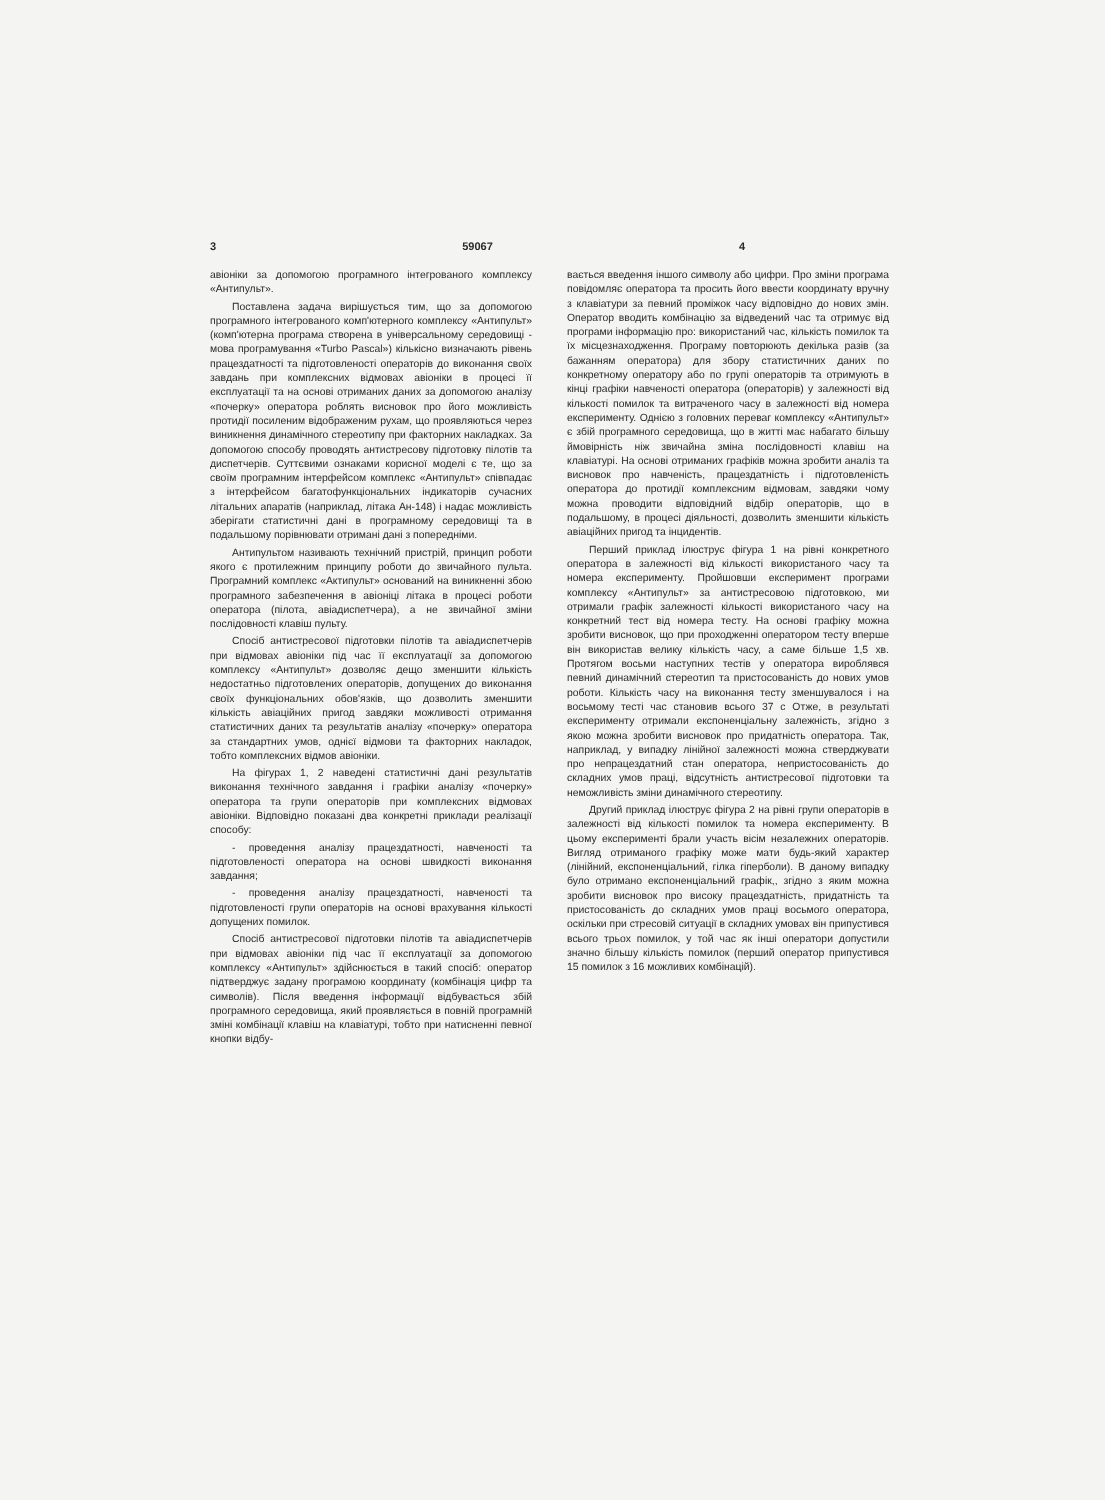3 59067 4
авіоніки за допомогою програмного інтегрованого комплексу «Антипульт».
Поставлена задача вирішується тим, що за допомогою програмного інтегрованого комп'ютерного комплексу «Антипульт» (комп'ютерна програма створена в універсальному середовищі - мова програмування «Turbo Pascal») кількісно визначають рівень працездатності та підготовленості операторів до виконання своїх завдань при комплексних відмовах авіоніки в процесі її експлуатації та на основі отриманих даних за допомогою аналізу «почерку» оператора роблять висновок про його можливість протидії посиленим відображеним рухам, що проявляються через виникнення динамічного стереотипу при факторних накладках. За допомогою способу проводять антистресову підготовку пілотів та диспетчерів. Суттєвими ознаками корисної моделі є те, що за своїм програмним інтерфейсом комплекс «Антипульт» співпадає з інтерфейсом багатофункціональних індикаторів сучасних літальних апаратів (наприклад, літака Ан-148) і надає можливість зберігати статистичні дані в програмному середовищі та в подальшому порівнювати отримані дані з попередніми.
Антипультом називають технічний пристрій, принцип роботи якого є протилежним принципу роботи до звичайного пульта. Програмний комплекс «Актипульт» оснований на виникненні збою програмного забезпечення в авіоніці літака в процесі роботи оператора (пілота, авіадиспетчера), а не звичайної зміни послідовності клавіш пульту.
Спосіб антистресової підготовки пілотів та авіадиспетчерів при відмовах авіоніки під час її експлуатації за допомогою комплексу «Антипульт» дозволяє дещо зменшити кількість недостатньо підготовлених операторів, допущених до виконання своїх функціональних обов'язків, що дозволить зменшити кількість авіаційних пригод завдяки можливості отримання статистичних даних та результатів аналізу «почерку» оператора за стандартних умов, однієї відмови та факторних накладок, тобто комплексних відмов авіоніки.
На фігурах 1, 2 наведені статистичні дані результатів виконання технічного завдання і графіки аналізу «почерку» оператора та групи операторів при комплексних відмовах авіоніки. Відповідно показані два конкретні приклади реалізації способу:
- проведення аналізу працездатності, навченості та підготовленості оператора на основі швидкості виконання завдання;
- проведення аналізу працездатності, навченості та підготовленості групи операторів на основі врахування кількості допущених помилок.
Спосіб антистресової підготовки пілотів та авіадиспетчерів при відмовах авіоніки під час її експлуатації за допомогою комплексу «Антипульт» здійснюється в такий спосіб: оператор підтверджує задану програмою координату (комбінація цифр та символів). Після введення інформації відбувається збій програмного середовища, який проявляється в повній програмній зміні комбінації клавіш на клавіатурі, тобто при натисненні певної кнопки відбу-
вається введення іншого символу або цифри. Про зміни програма повідомляє оператора та просить його ввести координату вручну з клавіатури за певний проміжок часу відповідно до нових змін. Оператор вводить комбінацію за відведений час та отримує від програми інформацію про: використаний час, кількість помилок та їх місцезнаходження. Програму повторюють декілька разів (за бажанням оператора) для збору статистичних даних по конкретному оператору або по групі операторів та отримують в кінці графіки навченості оператора (операторів) у залежності від кількості помилок та витраченого часу в залежності від номера експерименту. Однією з головних переваг комплексу «Антипульт» є збій програмного середовища, що в житті має набагато більшу ймовірність ніж звичайна зміна послідовності клавіш на клавіатурі. На основі отриманих графіків можна зробити аналіз та висновок про навченість, працездатність і підготовленість оператора до протидії комплексним відмовам, завдяки чому можна проводити відповідний відбір операторів, що в подальшому, в процесі діяльності, дозволить зменшити кількість авіаційних пригод та інцидентів.
Перший приклад ілюструє фігура 1 на рівні конкретного оператора в залежності від кількості використаного часу та номера експерименту. Пройшовши експеримент програми комплексу «Антипульт» за антистресовою підготовкою, ми отримали графік залежності кількості використаного часу на конкретний тест від номера тесту. На основі графіку можна зробити висновок, що при проходженні оператором тесту вперше він використав велику кількість часу, а саме більше 1,5 хв. Протягом восьми наступних тестів у оператора вироблявся певний динамічний стереотип та пристосованість до нових умов роботи. Кількість часу на виконання тесту зменшувалося і на восьмому тесті час становив всього 37 с Отже, в результаті експерименту отримали експоненціальну залежність, згідно з якою можна зробити висновок про придатність оператора. Так, наприклад, у випадку лінійної залежності можна стверджувати про непрацездатний стан оператора, непристосованість до складних умов праці, відсутність антистресової підготовки та неможливість зміни динамічного стереотипу.
Другий приклад ілюструє фігура 2 на рівні групи операторів в залежності від кількості помилок та номера експерименту. В цьому експерименті брали участь вісім незалежних операторів. Вигляд отриманого графіку може мати будь-який характер (лінійний, експоненціальний, гілка гіперболи). В даному випадку було отримано експоненціальний графік,, згідно з яким можна зробити висновок про високу працездатність, придатність та пристосованість до складних умов праці восьмого оператора, оскільки при стресовій ситуації в складних умовах він припустився всього трьох помилок, у той час як інші оператори допустили значно більшу кількість помилок (перший оператор припустився 15 помилок з 16 можливих комбінацій).